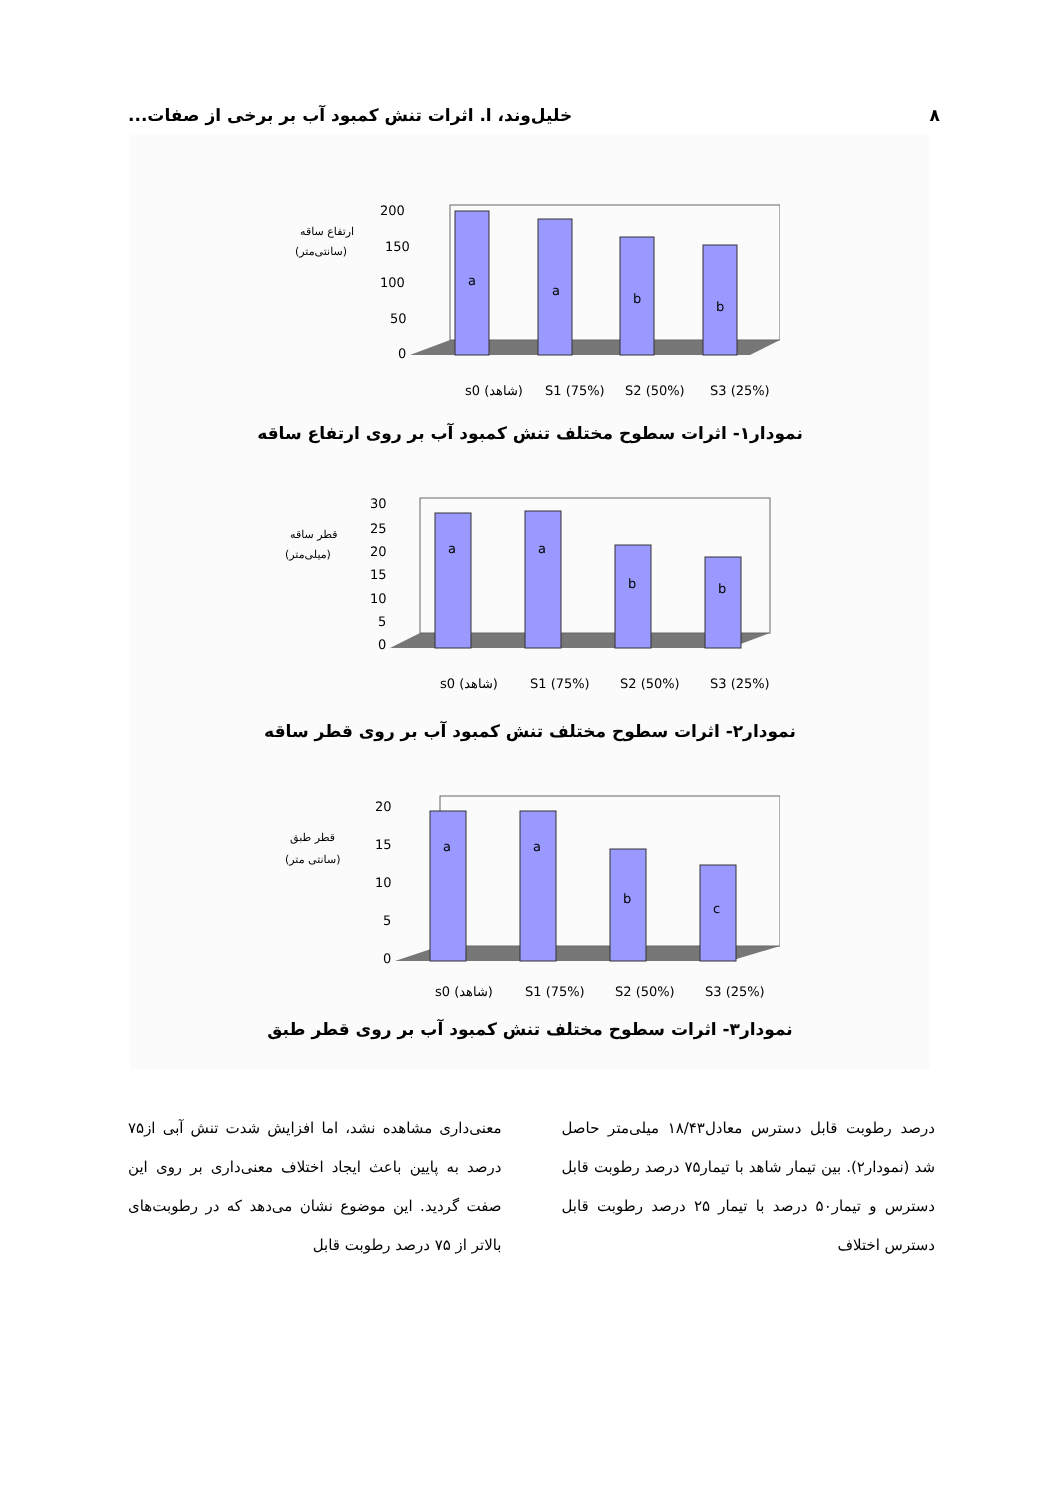۸ خلیل‌وند، ا. اثرات تنش کمبود آب بر برخی از صفات...
ارتفاع ساقه
(سانتی‌متر)
200
150
100
50
0
a
a
b
b
s0 (شاهد)
S1 (75%)
S2 (50%)
S3 (25%)
نمودار۱- اثرات سطوح مختلف تنش کمبود آب بر روی ارتفاع ساقه
قطر ساقه
(میلی‌متر)
30
25
20
15
10
5
0
a
a
b
b
s0 (شاهد)
S1 (75%)
S2 (50%)
S3 (25%)
نمودار۲- اثرات سطوح مختلف تنش کمبود آب بر روی قطر ساقه
قطر طبق
(سانتی متر)
20
15
10
5
0
a
a
b
c
s0 (شاهد)
S1 (75%)
S2 (50%)
S3 (25%)
نمودار۳- اثرات سطوح مختلف تنش کمبود آب بر روی قطر طبق
درصد رطوبت قابل دسترس معادل۱۸/۴۳ میلی‌متر حاصل شد (نمودار۲). بین تیمار شاهد با تیمار۷۵ درصد رطوبت قابل دسترس و تیمار۵۰ درصد با تیمار ۲۵ درصد رطوبت قابل دسترس اختلاف
معنی‌داری مشاهده نشد، اما افزایش شدت تنش آبی از۷۵ درصد به پایین باعث ایجاد اختلاف معنی‌داری بر روی این صفت گردید. این موضوع نشان می‌دهد که در رطوبت‌های بالاتر از ۷۵ درصد رطوبت قابل